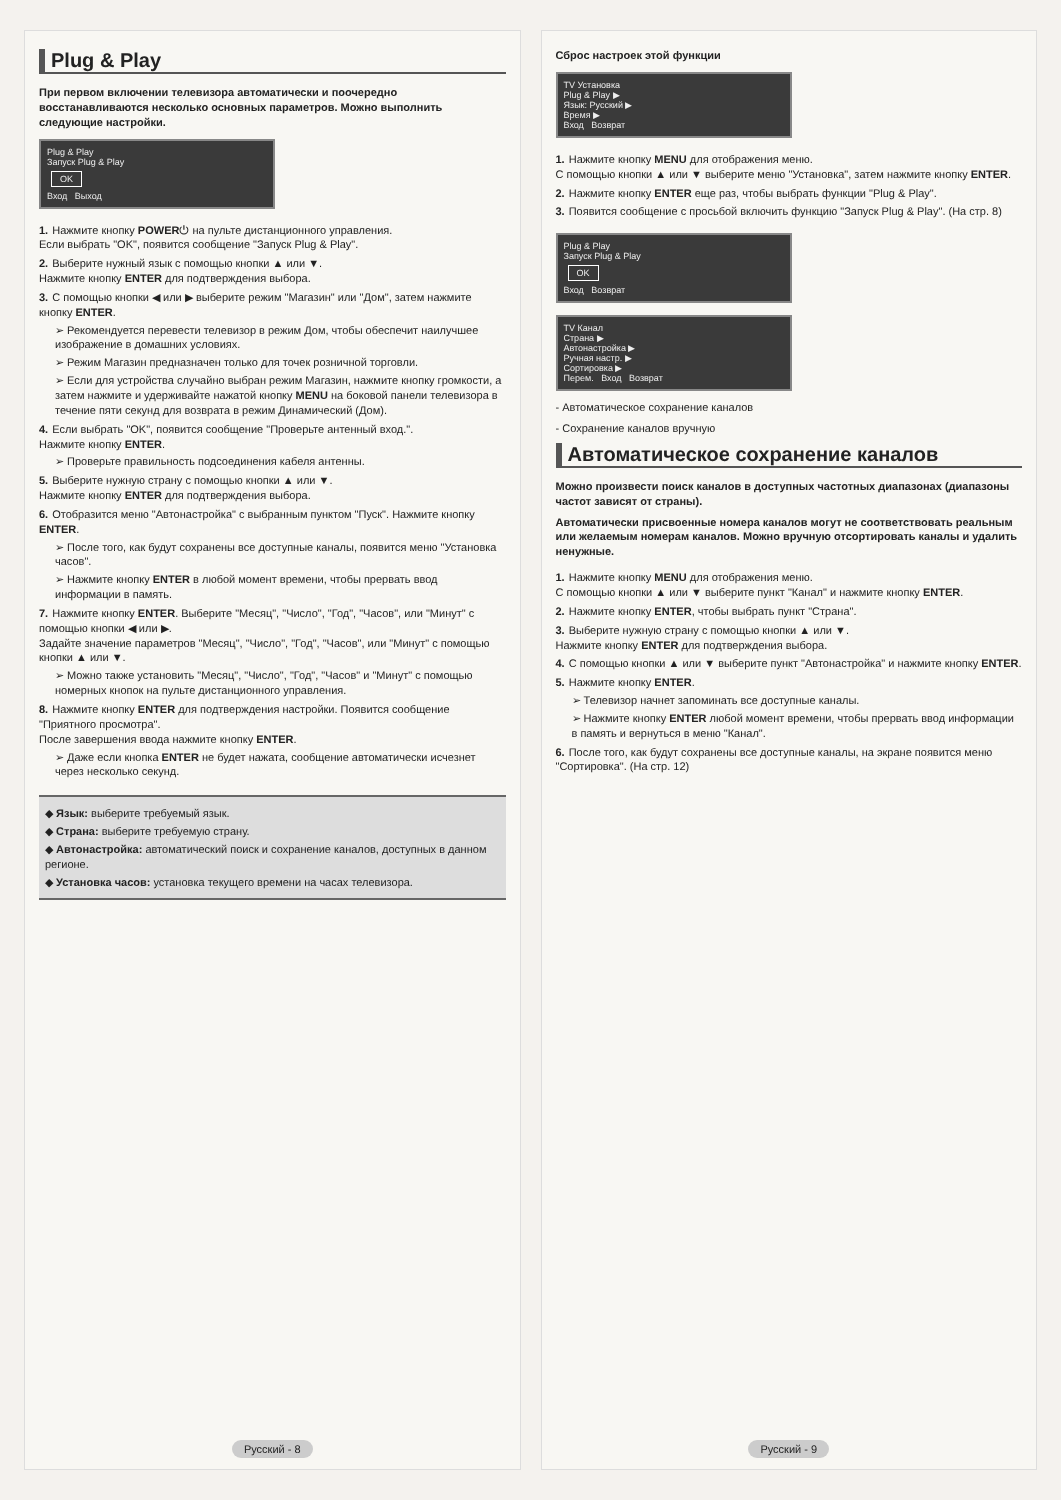Plug & Play
При первом включении телевизора автоматически и поочередно восстанавливаются несколько основных параметров. Можно выполнить следующие настройки.
Plug & Play
Запуск Plug & Play
OK
Вход Выход
1. Нажмите кнопку POWER⏻ на пульте дистанционного управления.
Если выбрать "OK", появится сообщение "Запуск Plug & Play".
2. Выберите нужный язык с помощью кнопки ▲ или ▼.
Нажмите кнопку ENTER для подтверждения выбора.
3. С помощью кнопки ◀ или ▶ выберите режим "Магазин" или "Дом", затем нажмите кнопку ENTER.
➢ Рекомендуется перевести телевизор в режим Дом, чтобы обеспечит наилучшее изображение в домашних условиях.
➢ Режим Магазин предназначен только для точек розничной торговли.
➢ Если для устройства случайно выбран режим Магазин, нажмите кнопку громкости, а затем нажмите и удерживайте нажатой кнопку MENU на боковой панели телевизора в течение пяти секунд для возврата в режим Динамический (Дом).
4. Если выбрать "OK", появится сообщение "Проверьте антенный вход.".
Нажмите кнопку ENTER.
➢ Проверьте правильность подсоединения кабеля антенны.
5. Выберите нужную страну с помощью кнопки ▲ или ▼.
Нажмите кнопку ENTER для подтверждения выбора.
6. Отобразится меню "Автонастройка" с выбранным пунктом "Пуск". Нажмите кнопку ENTER.
➢ После того, как будут сохранены все доступные каналы, появится меню "Установка часов".
➢ Нажмите кнопку ENTER в любой момент времени, чтобы прервать ввод информации в память.
7. Нажмите кнопку ENTER. Выберите "Месяц", "Число", "Год", "Часов", или "Минут" с помощью кнопки ◀ или ▶.
Задайте значение параметров "Месяц", "Число", "Год", "Часов", или "Минут" с помощью кнопки ▲ или ▼.
➢ Можно также установить "Месяц", "Число", "Год", "Часов" и "Минут" с помощью номерных кнопок на пульте дистанционного управления.
8. Нажмите кнопку ENTER для подтверждения настройки. Появится сообщение "Приятного просмотра".
После завершения ввода нажмите кнопку ENTER.
➢ Даже если кнопка ENTER не будет нажата, сообщение автоматически исчезнет через несколько секунд.
◆ Язык: выберите требуемый язык.
◆ Страна: выберите требуемую страну.
◆ Автонастройка: автоматический поиск и сохранение каналов, доступных в данном регионе.
◆ Установка часов: установка текущего времени на часах телевизора.
Русский - 8
Сброс настроек этой функции
TV Установка
Plug & Play ▶
Язык: Русский ▶
Время ▶
Вход Возврат
1. Нажмите кнопку MENU для отображения меню.
С помощью кнопки ▲ или ▼ выберите меню "Установка", затем нажмите кнопку ENTER.
2. Нажмите кнопку ENTER еще раз, чтобы выбрать функции "Plug & Play".
3. Появится сообщение с просьбой включить функцию "Запуск Plug & Play". (На стр. 8)
Plug & Play
Запуск Plug & Play
OK
Вход Возврат
TV Канал
Страна ▶
Автонастройка ▶
Ручная настр. ▶
Сортировка ▶
Перем. Вход Возврат
- Автоматическое сохранение каналов
- Сохранение каналов вручную
Автоматическое сохранение каналов
Можно произвести поиск каналов в доступных частотных диапазонах (диапазоны частот зависят от страны).
Автоматически присвоенные номера каналов могут не соответствовать реальным или желаемым номерам каналов. Можно вручную отсортировать каналы и удалить ненужные.
1. Нажмите кнопку MENU для отображения меню.
С помощью кнопки ▲ или ▼ выберите пункт "Канал" и нажмите кнопку ENTER.
2. Нажмите кнопку ENTER, чтобы выбрать пункт "Страна".
3. Выберите нужную страну с помощью кнопки ▲ или ▼.
Нажмите кнопку ENTER для подтверждения выбора.
4. С помощью кнопки ▲ или ▼ выберите пункт "Автонастройка" и нажмите кнопку ENTER.
5. Нажмите кнопку ENTER.
➢ Телевизор начнет запоминать все доступные каналы.
➢ Нажмите кнопку ENTER любой момент времени, чтобы прервать ввод информации в память и вернуться в меню "Канал".
6. После того, как будут сохранены все доступные каналы, на экране появится меню "Сортировка". (На стр. 12)
Русский - 9